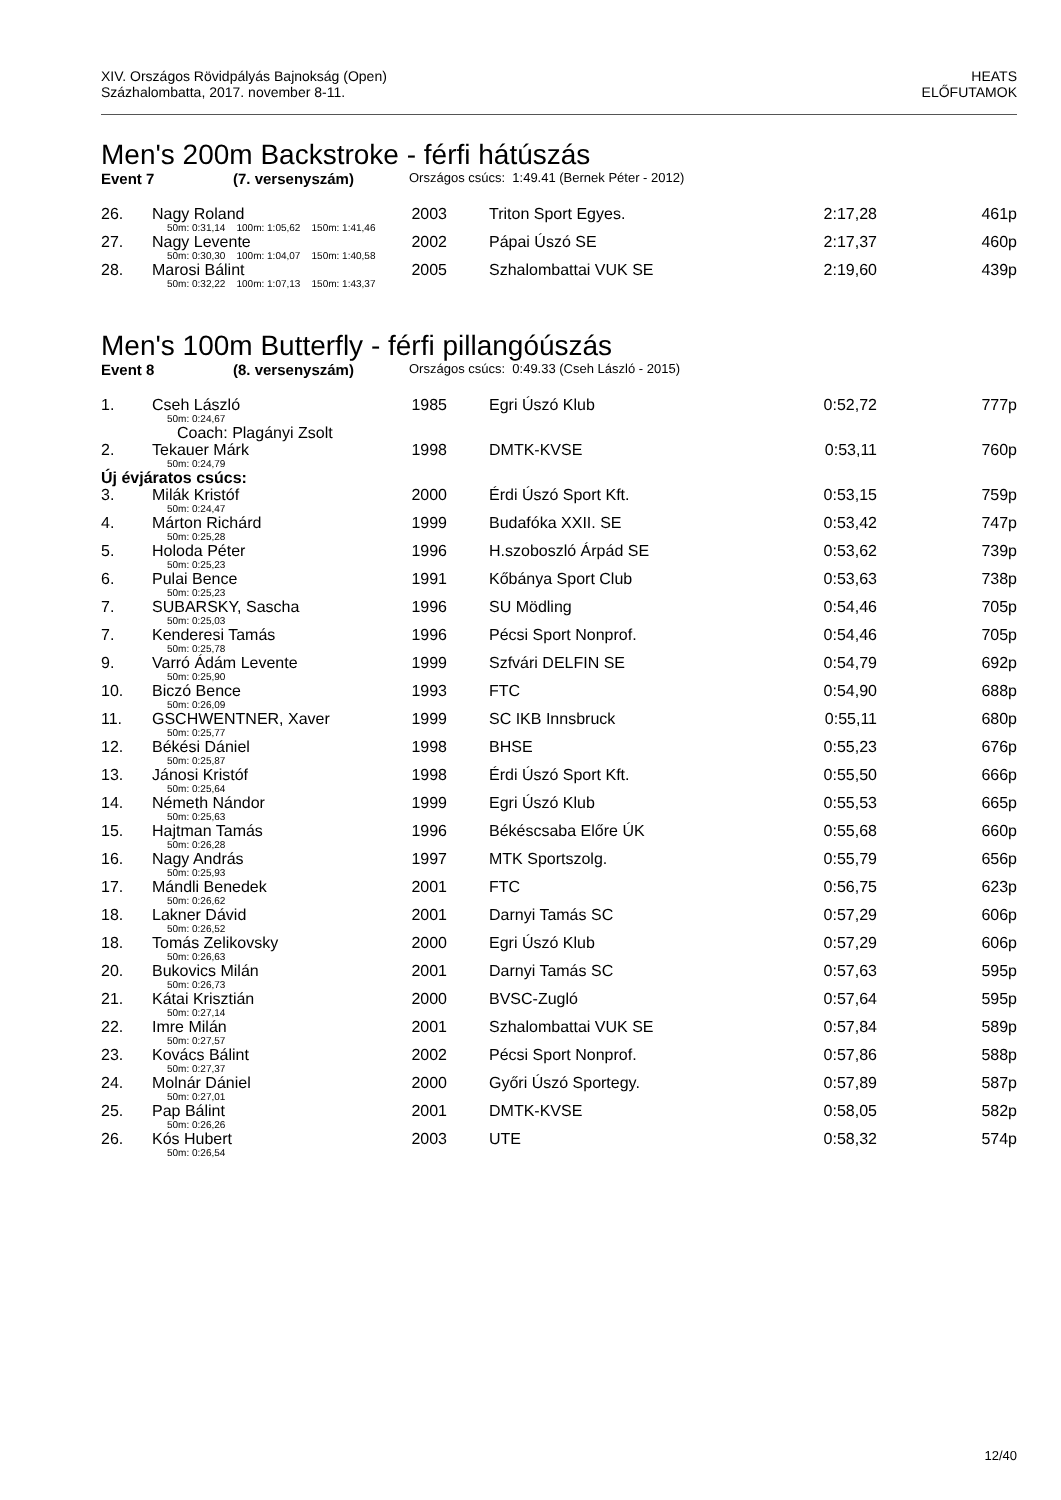XIV. Országos Rövidpályás Bajnokság (Open)
Százhalombatta, 2017. november 8-11.
HEATS
ELŐFUTAMOK
Men's 200m Backstroke - férfi hátúszás
Event 7 (7. versenyszám) Országos csúcs: 1:49.41 (Bernek Péter - 2012)
| 26. | Nagy Roland | 2003 | Triton Sport Egyes. | 2:17,28 | 461p |
| | 50m: 0:31,14 100m: 1:05,62 150m: 1:41,46 | | | | |
| 27. | Nagy Levente | 2002 | Pápai Úszó SE | 2:17,37 | 460p |
| | 50m: 0:30,30 100m: 1:04,07 150m: 1:40,58 | | | | |
| 28. | Marosi Bálint | 2005 | Szhalombattai VUK SE | 2:19,60 | 439p |
| | 50m: 0:32,22 100m: 1:07,13 150m: 1:43,37 | | | | |
Men's 100m Butterfly - férfi pillangóúszás
Event 8 (8. versenyszám) Országos csúcs: 0:49.33 (Cseh László - 2015)
| 1. | Cseh László | 1985 | Egri Úszó Klub | 0:52,72 | 777p |
| | 50m: 0:24,67 | | | | |
| | Coach: Plagányi Zsolt | | | | |
| 2. | Tekauer Márk | 1998 | DMTK-KVSE | 0:53,11 | 760p |
| | 50m: 0:24,79 | | | | |
| Új évjáratos csúcs: | | | | | |
| 3. | Milák Kristóf | 2000 | Érdi Úszó Sport Kft. | 0:53,15 | 759p |
| | 50m: 0:24,47 | | | | |
| 4. | Márton Richárd | 1999 | Budafóka XXII. SE | 0:53,42 | 747p |
| | 50m: 0:25,28 | | | | |
| 5. | Holoda Péter | 1996 | H.szoboszló Árpád SE | 0:53,62 | 739p |
| | 50m: 0:25,23 | | | | |
| 6. | Pulai Bence | 1991 | Kőbánya Sport Club | 0:53,63 | 738p |
| | 50m: 0:25,23 | | | | |
| 7. | SUBARSKY, Sascha | 1996 | SU Mödling | 0:54,46 | 705p |
| | 50m: 0:25,03 | | | | |
| 7. | Kenderesi Tamás | 1996 | Pécsi Sport Nonprof. | 0:54,46 | 705p |
| | 50m: 0:25,78 | | | | |
| 9. | Varró Ádám Levente | 1999 | Szfvári DELFIN SE | 0:54,79 | 692p |
| | 50m: 0:25,90 | | | | |
| 10. | Biczó Bence | 1993 | FTC | 0:54,90 | 688p |
| | 50m: 0:26,09 | | | | |
| 11. | GSCHWENTNER, Xaver | 1999 | SC IKB Innsbruck | 0:55,11 | 680p |
| | 50m: 0:25,77 | | | | |
| 12. | Békési Dániel | 1998 | BHSE | 0:55,23 | 676p |
| | 50m: 0:25,87 | | | | |
| 13. | Jánosi Kristóf | 1998 | Érdi Úszó Sport Kft. | 0:55,50 | 666p |
| | 50m: 0:25,64 | | | | |
| 14. | Németh Nándor | 1999 | Egri Úszó Klub | 0:55,53 | 665p |
| | 50m: 0:25,63 | | | | |
| 15. | Hajtman Tamás | 1996 | Békéscsaba Előre ÚK | 0:55,68 | 660p |
| | 50m: 0:26,28 | | | | |
| 16. | Nagy András | 1997 | MTK Sportszolg. | 0:55,79 | 656p |
| | 50m: 0:25,93 | | | | |
| 17. | Mándli Benedek | 2001 | FTC | 0:56,75 | 623p |
| | 50m: 0:26,62 | | | | |
| 18. | Lakner Dávid | 2001 | Darnyi Tamás SC | 0:57,29 | 606p |
| | 50m: 0:26,52 | | | | |
| 18. | Tomás Zelikovsky | 2000 | Egri Úszó Klub | 0:57,29 | 606p |
| | 50m: 0:26,63 | | | | |
| 20. | Bukovics Milán | 2001 | Darnyi Tamás SC | 0:57,63 | 595p |
| | 50m: 0:26,73 | | | | |
| 21. | Kátai Krisztián | 2000 | BVSC-Zugló | 0:57,64 | 595p |
| | 50m: 0:27,14 | | | | |
| 22. | Imre Milán | 2001 | Szhalombattai VUK SE | 0:57,84 | 589p |
| | 50m: 0:27,57 | | | | |
| 23. | Kovács Bálint | 2002 | Pécsi Sport Nonprof. | 0:57,86 | 588p |
| | 50m: 0:27,37 | | | | |
| 24. | Molnár Dániel | 2000 | Győri Úszó Sportegy. | 0:57,89 | 587p |
| | 50m: 0:27,01 | | | | |
| 25. | Pap Bálint | 2001 | DMTK-KVSE | 0:58,05 | 582p |
| | 50m: 0:26,26 | | | | |
| 26. | Kós Hubert | 2003 | UTE | 0:58,32 | 574p |
| | 50m: 0:26,54 | | | | |
12/40